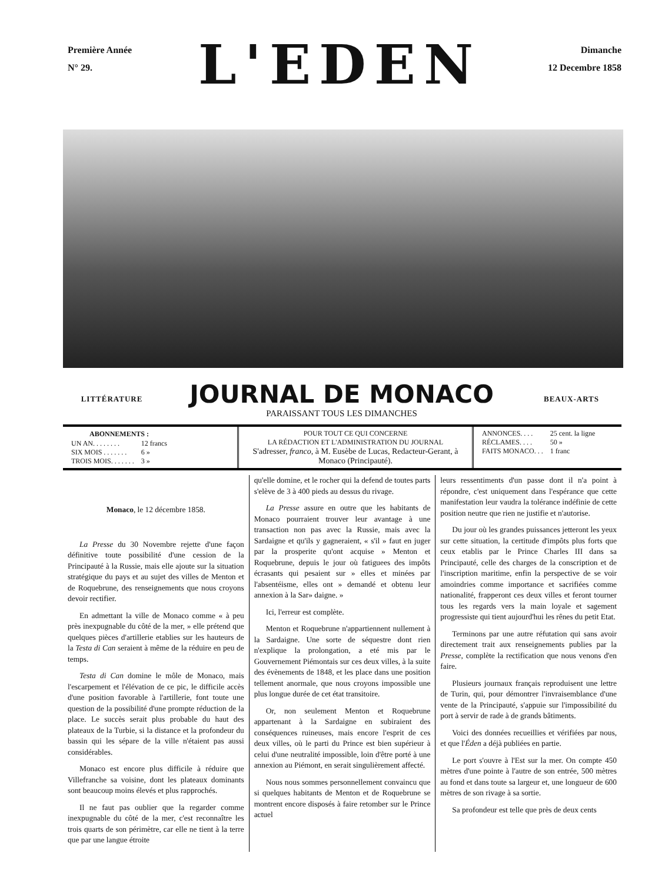Première Année
N° 29.
L'EDEN
Dimanche
12 Decembre 1858
LITTÉRATURE
JOURNAL DE MONACO
PARAISSANT TOUS LES DIMANCHES
BEAUX-ARTS
| ABONNEMENTS : | |
| --- | --- |
| UN AN. . . . . . . . | 12 francs |
| SIX MOIS . . . . . . . | 6 » |
| TROIS MOIS. . . . . . . | 3 » |
POUR TOUT CE QUI CONCERNE
LA RÉDACTION ET L'ADMINISTRATION DU JOURNAL
S'adresser, franco, à M. Eusèbe de Lucas, Redacteur-Gerant, à Monaco (Principauté).
| ANNONCES. . . . | 25 cent. la ligne |
| RÉCLAMES. . . . | 50 » |
| FAITS MONACO. . . | 1 franc |
Monaco, le 12 décembre 1858.
La Presse du 30 Novembre rejette d'une façon définitive toute possibilité d'une cession de la Principauté à la Russie, mais elle ajoute sur la situation stratégique du pays et au sujet des villes de Menton et de Roquebrune, des renseignements que nous croyons devoir rectifier.
En admettant la ville de Monaco comme « à peu près inexpugnable du côté de la mer, » elle prétend que quelques pièces d'artillerie etablies sur les hauteurs de la Testa di Can seraient à même de la réduire en peu de temps.
Testa di Can domine le môle de Monaco, mais l'escarpement et l'élévation de ce pic, le difficile accès d'une position favorable à l'artillerie, font toute une question de la possibilité d'une prompte réduction de la place. Le succès serait plus probable du haut des plateaux de la Turbie, si la distance et la profondeur du bassin qui les sépare de la ville n'étaient pas aussi considérables.
Monaco est encore plus difficile à réduire que Villefranche sa voisine, dont les plateaux dominants sont beaucoup moins élevés et plus rapprochés.
Il ne faut pas oublier que la regarder comme inexpugnable du côté de la mer, c'est reconnaître les trois quarts de son périmètre, car elle ne tient à la terre que par une langue étroite
qu'elle domine, et le rocher qui la defend de toutes parts s'elève de 3 à 400 pieds au dessus du rivage.
La Presse assure en outre que les habitants de Monaco pourraient trouver leur avantage à une transaction non pas avec la Russie, mais avec la Sardaigne et qu'ils y gagneraient, « s'il » faut en juger par la prosperite qu'ont acquise » Menton et Roquebrune, depuis le jour où fatiguees des impôts écrasants qui pesaient sur » elles et minées par l'absentéisme, elles ont » demandé et obtenu leur annexion à la Sar» daigne. »
Ici, l'erreur est complète.
Menton et Roquebrune n'appartiennent nullement à la Sardaigne. Une sorte de séquestre dont rien n'explique la prolongation, a eté mis par le Gouvernement Piémontais sur ces deux villes, à la suite des évènements de 1848, et les place dans une position tellement anormale, que nous croyons impossible une plus longue durée de cet état transitoire.
Or, non seulement Menton et Roquebrune appartenant à la Sardaigne en subiraient des conséquences ruineuses, mais encore l'esprit de ces deux villes, où le parti du Prince est bien supérieur à celui d'une neutralité impossible, loin d'être porté à une annexion au Piémont, en serait singulièrement affecté.
Nous nous sommes personnellement convaincu que si quelques habitants de Menton et de Roquebrune se montrent encore disposés à faire retomber sur le Prince actuel
leurs ressentiments d'un passe dont il n'a point à répondre, c'est uniquement dans l'espérance que cette manifestation leur vaudra la tolérance indéfinie de cette position neutre que rien ne justifie et n'autorise.
Du jour où les grandes puissances jetteront les yeux sur cette situation, la certitude d'impôts plus forts que ceux etablis par le Prince Charles III dans sa Principauté, celle des charges de la conscription et de l'inscription maritime, enfin la perspective de se voir amoindries comme importance et sacrifiées comme nationalité, frapperont ces deux villes et feront tourner tous les regards vers la main loyale et sagement progressiste qui tient aujourd'hui les rênes du petit Etat.
Terminons par une autre réfutation qui sans avoir directement trait aux renseignements publies par la Presse, complète la rectification que nous venons d'en faire.
Plusieurs journaux français reproduisent une lettre de Turin, qui, pour démontrer l'invraisemblance d'une vente de la Principauté, s'appuie sur l'impossibilité du port à servir de rade à de grands bâtiments.
Voici des données recueillies et vérifiées par nous, et que l'Éden a déjà publiées en partie.
Le port s'ouvre à l'Est sur la mer. On compte 450 mètres d'une pointe à l'autre de son entrée, 500 mètres au fond et dans toute sa largeur et, une longueur de 600 mètres de son rivage à sa sortie.
Sa profondeur est telle que près de deux cents